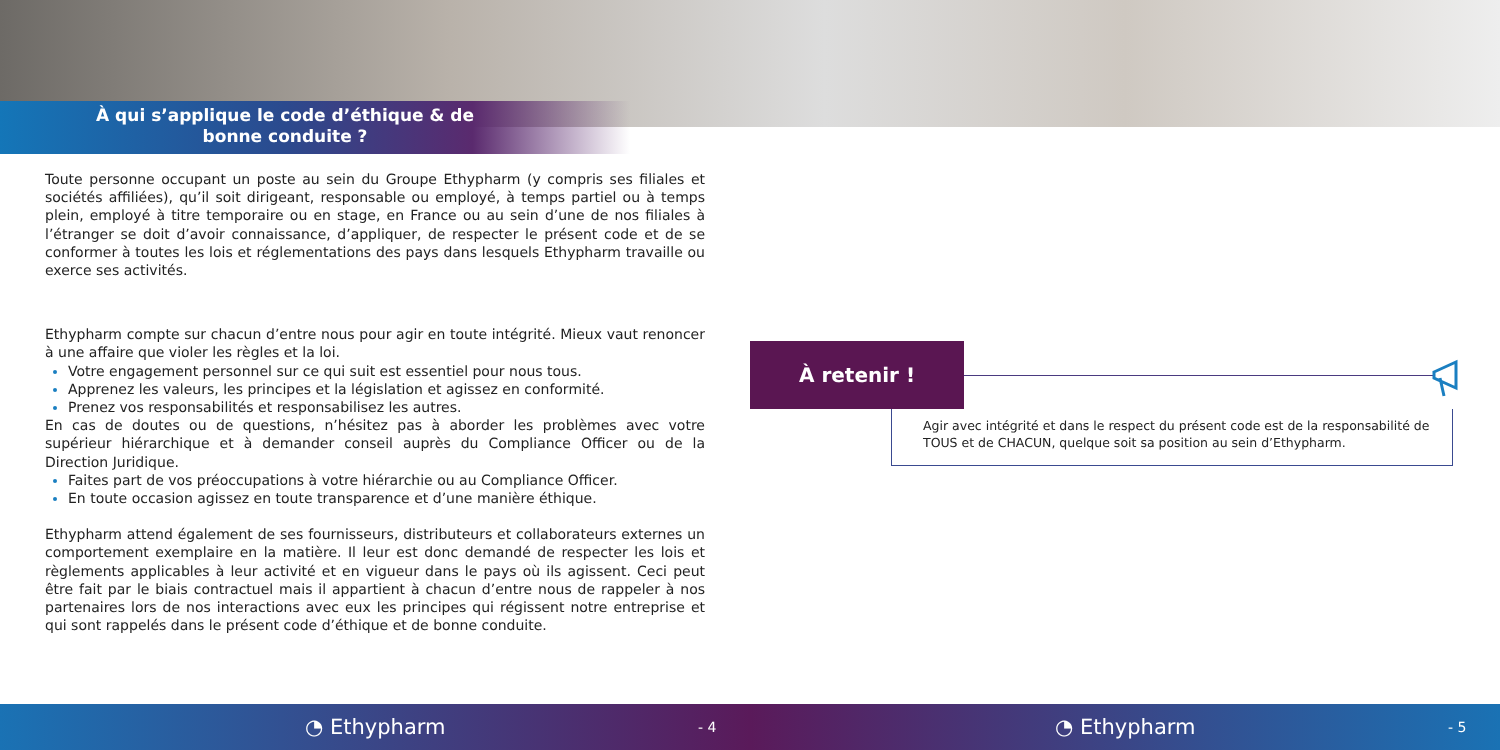À qui s’applique le code d’éthique & de
bonne conduite ?
Toute personne occupant un poste au sein du Groupe Ethypharm (y compris ses filiales et sociétés affiliées), qu’il soit dirigeant, responsable ou employé, à temps partiel ou à temps plein, employé à titre temporaire ou en stage, en France ou au sein d’une de nos filiales à l’étranger se doit d’avoir connaissance, d’appliquer, de respecter le présent code et de se conformer à toutes les lois et réglementations des pays dans lesquels Ethypharm travaille ou exerce ses activités.
Ethypharm compte sur chacun d’entre nous pour agir en toute intégrité. Mieux vaut renoncer à une affaire que violer les règles et la loi.
Votre engagement personnel sur ce qui suit est essentiel pour nous tous.
Apprenez les valeurs, les principes et la législation et agissez en conformité.
Prenez vos responsabilités et responsabilisez les autres.
En cas de doutes ou de questions, n’hésitez pas à aborder les problèmes avec votre supérieur hiérarchique et à demander conseil auprès du Compliance Officer ou de la Direction Juridique.
Faites part de vos préoccupations à votre hiérarchie ou au Compliance Officer.
En toute occasion agissez en toute transparence et d’une manière éthique.
Ethypharm attend également de ses fournisseurs, distributeurs et collaborateurs externes un comportement exemplaire en la matière. Il leur est donc demandé de respecter les lois et règlements applicables à leur activité et en vigueur dans le pays où ils agissent. Ceci peut être fait par le biais contractuel mais il appartient à chacun d’entre nous de rappeler à nos partenaires lors de nos interactions avec eux les principes qui régissent notre entreprise et qui sont rappelés dans le présent code d’éthique et de bonne conduite.
À retenir !
Agir avec intégrité et dans le respect du présent code est de la responsabilité de TOUS et de CHACUN, quelque soit sa position au sein d’Ethypharm.
◔ Ethypharm - 4 ◔ Ethypharm - 5